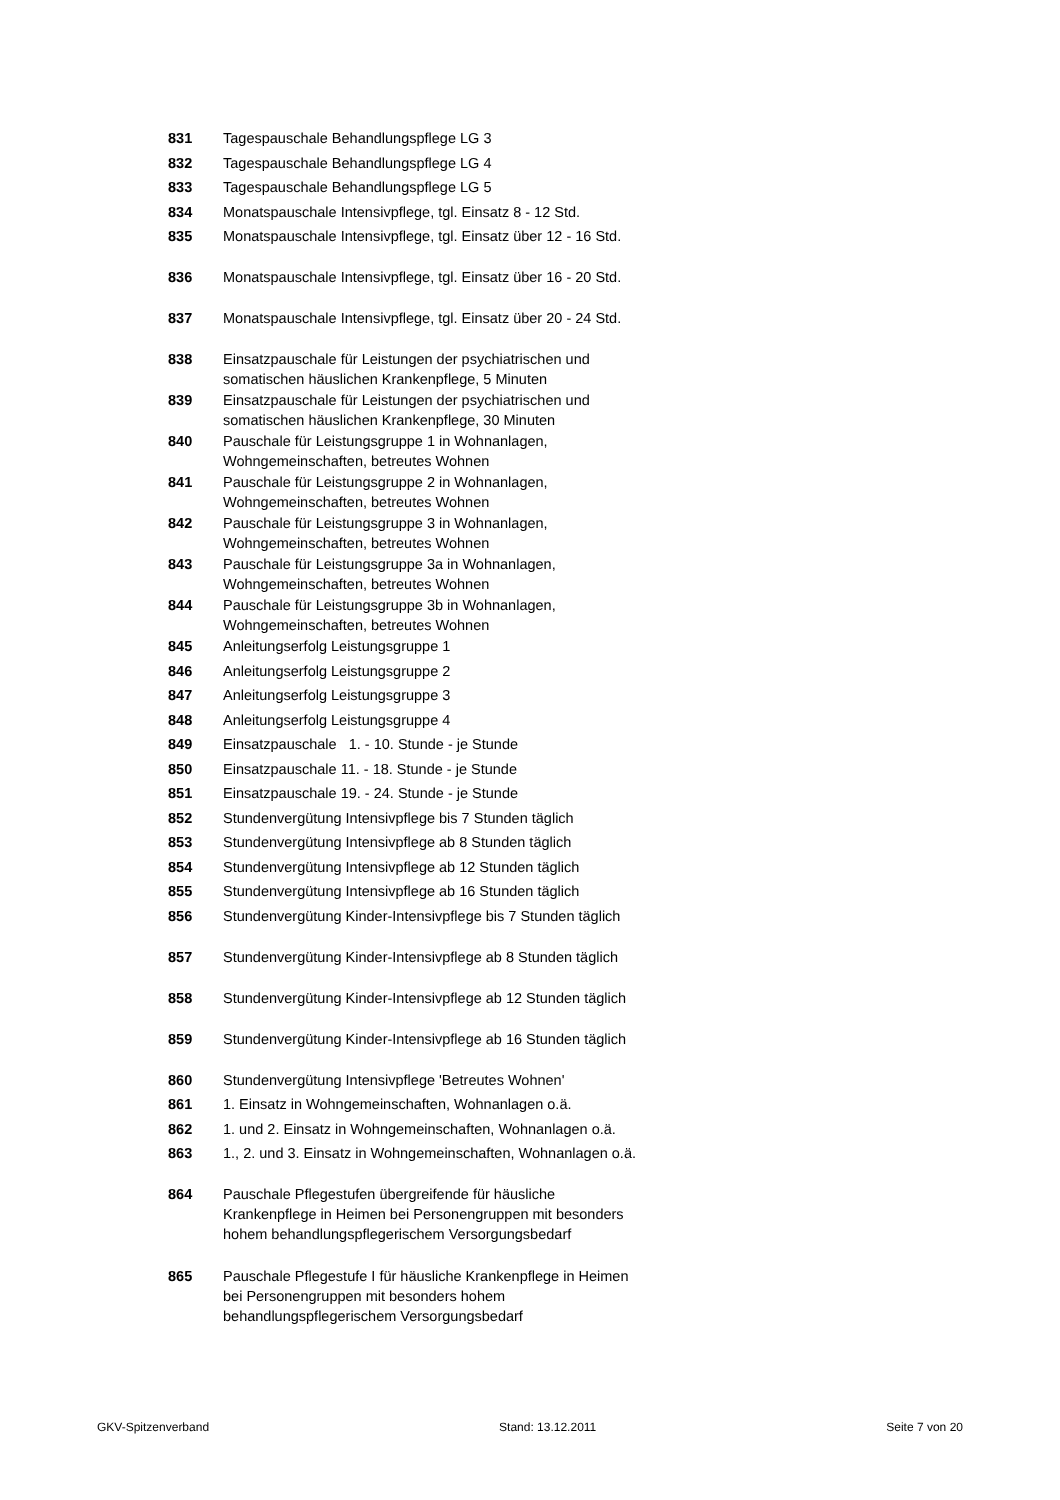| 831 | Tagespauschale Behandlungspflege LG 3 |
| 832 | Tagespauschale Behandlungspflege LG 4 |
| 833 | Tagespauschale Behandlungspflege LG 5 |
| 834 | Monatspauschale Intensivpflege, tgl. Einsatz 8 - 12 Std. |
| 835 | Monatspauschale Intensivpflege, tgl. Einsatz über 12 - 16 Std. |
| 836 | Monatspauschale Intensivpflege, tgl. Einsatz über 16 - 20 Std. |
| 837 | Monatspauschale Intensivpflege, tgl. Einsatz über 20 - 24 Std. |
| 838 | Einsatzpauschale für Leistungen der psychiatrischen und somatischen häuslichen Krankenpflege, 5 Minuten |
| 839 | Einsatzpauschale für Leistungen der psychiatrischen und somatischen häuslichen Krankenpflege, 30 Minuten |
| 840 | Pauschale für Leistungsgruppe 1 in Wohnanlagen, Wohngemeinschaften, betreutes Wohnen |
| 841 | Pauschale für Leistungsgruppe 2 in Wohnanlagen, Wohngemeinschaften, betreutes Wohnen |
| 842 | Pauschale für Leistungsgruppe 3 in Wohnanlagen, Wohngemeinschaften, betreutes Wohnen |
| 843 | Pauschale für Leistungsgruppe 3a in Wohnanlagen, Wohngemeinschaften, betreutes Wohnen |
| 844 | Pauschale für Leistungsgruppe 3b in Wohnanlagen, Wohngemeinschaften, betreutes Wohnen |
| 845 | Anleitungserfolg Leistungsgruppe 1 |
| 846 | Anleitungserfolg Leistungsgruppe 2 |
| 847 | Anleitungserfolg Leistungsgruppe 3 |
| 848 | Anleitungserfolg Leistungsgruppe 4 |
| 849 | Einsatzpauschale 1. - 10. Stunde - je Stunde |
| 850 | Einsatzpauschale 11. - 18. Stunde - je Stunde |
| 851 | Einsatzpauschale 19. - 24. Stunde - je Stunde |
| 852 | Stundenvergütung Intensivpflege bis 7 Stunden täglich |
| 853 | Stundenvergütung Intensivpflege ab 8 Stunden täglich |
| 854 | Stundenvergütung Intensivpflege ab 12 Stunden täglich |
| 855 | Stundenvergütung Intensivpflege ab 16 Stunden täglich |
| 856 | Stundenvergütung Kinder-Intensivpflege bis 7 Stunden täglich |
| 857 | Stundenvergütung Kinder-Intensivpflege ab 8 Stunden täglich |
| 858 | Stundenvergütung Kinder-Intensivpflege ab 12 Stunden täglich |
| 859 | Stundenvergütung Kinder-Intensivpflege ab 16 Stunden täglich |
| 860 | Stundenvergütung Intensivpflege 'Betreutes Wohnen' |
| 861 | 1. Einsatz in Wohngemeinschaften, Wohnanlagen o.ä. |
| 862 | 1. und 2. Einsatz in Wohngemeinschaften, Wohnanlagen o.ä. |
| 863 | 1., 2. und 3. Einsatz in Wohngemeinschaften, Wohnanlagen o.ä. |
| 864 | Pauschale Pflegestufen übergreifende für häusliche Krankenpflege in Heimen bei Personengruppen mit besonders hohem behandlungspflegerischem Versorgungsbedarf |
| 865 | Pauschale Pflegestufe I für häusliche Krankenpflege in Heimen bei Personengruppen mit besonders hohem behandlungspflegerischem Versorgungsbedarf |
GKV-Spitzenverband Stand: 13.12.2011 Seite 7 von 20